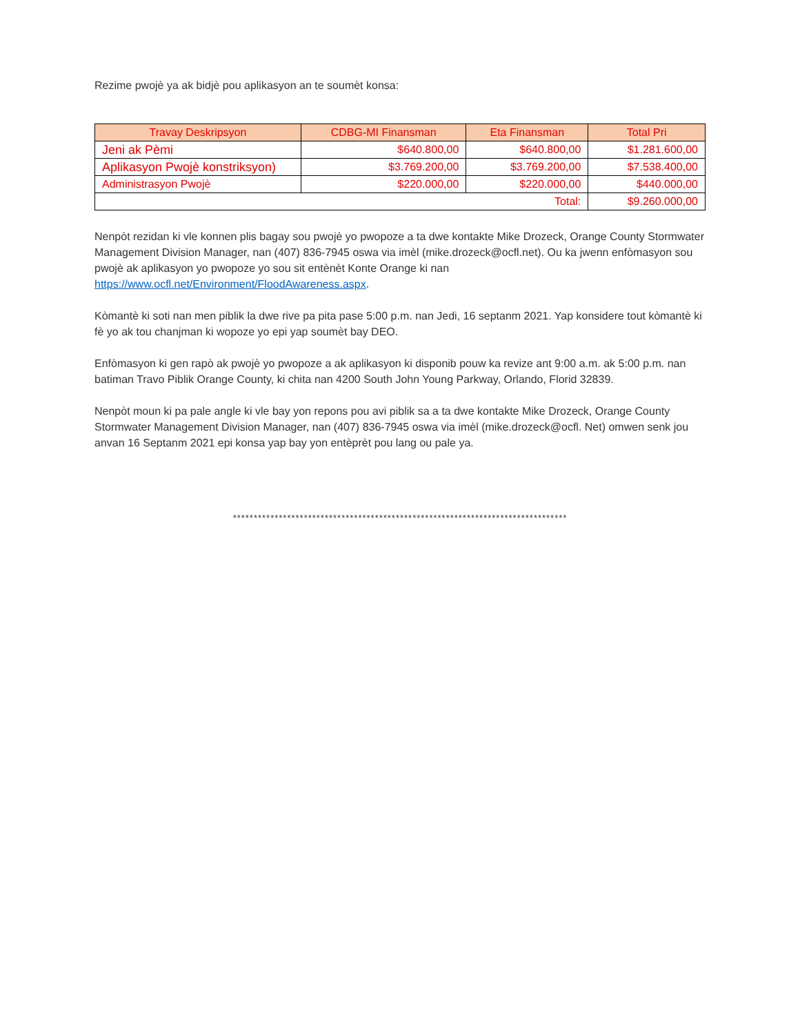Rezime pwojè ya ak bidjè pou aplikasyon an te soumèt konsa:
| Travay Deskripsyon | CDBG-MI Finansman | Eta Finansman | Total Pri |
| --- | --- | --- | --- |
| Jeni ak Pèmi | $640.800,00 | $640.800,00 | $1.281.600,00 |
| Aplikasyon Pwojè konstriksyon) | $3.769.200,00 | $3.769.200,00 | $7.538.400,00 |
| Administrasyon Pwojè | $220.000,00 | $220.000,00 | $440.000,00 |
| Total: | | | $9.260.000,00 |
Nenpòt rezidan ki vle konnen plis bagay sou pwojè yo pwopoze a ta dwe kontakte Mike Drozeck, Orange County Stormwater Management Division Manager, nan (407) 836-7945 oswa via imèl (mike.drozeck@ocfl.net). Ou ka jwenn enfòmasyon sou pwojè ak aplikasyon yo pwopoze yo sou sit entènèt Konte Orange ki nan https://www.ocfl.net/Environment/FloodAwareness.aspx.
Kòmantè ki soti nan men piblik la dwe rive pa pita pase 5:00 p.m. nan Jedi, 16 septanm 2021. Yap konsidere tout kòmantè ki fè yo ak tou chanjman ki wopoze yo epi yap soumèt bay DEO.
Enfòmasyon ki gen rapò ak pwojè yo pwopoze a ak aplikasyon ki disponib pouw ka revize ant 9:00 a.m. ak 5:00 p.m. nan batiman Travo Piblik Orange County, ki chita nan 4200 South John Young Parkway, Orlando, Florid 32839.
Nenpòt moun ki pa pale angle ki vle bay yon repons pou avi piblik sa a ta dwe kontakte Mike Drozeck, Orange County Stormwater Management Division Manager, nan (407) 836-7945 oswa via imèl (mike.drozeck@ocfl. Net) omwen senk jou anvan 16 Septanm 2021 epi konsa yap bay yon entèprèt pou lang ou pale ya.
********************************************************************************